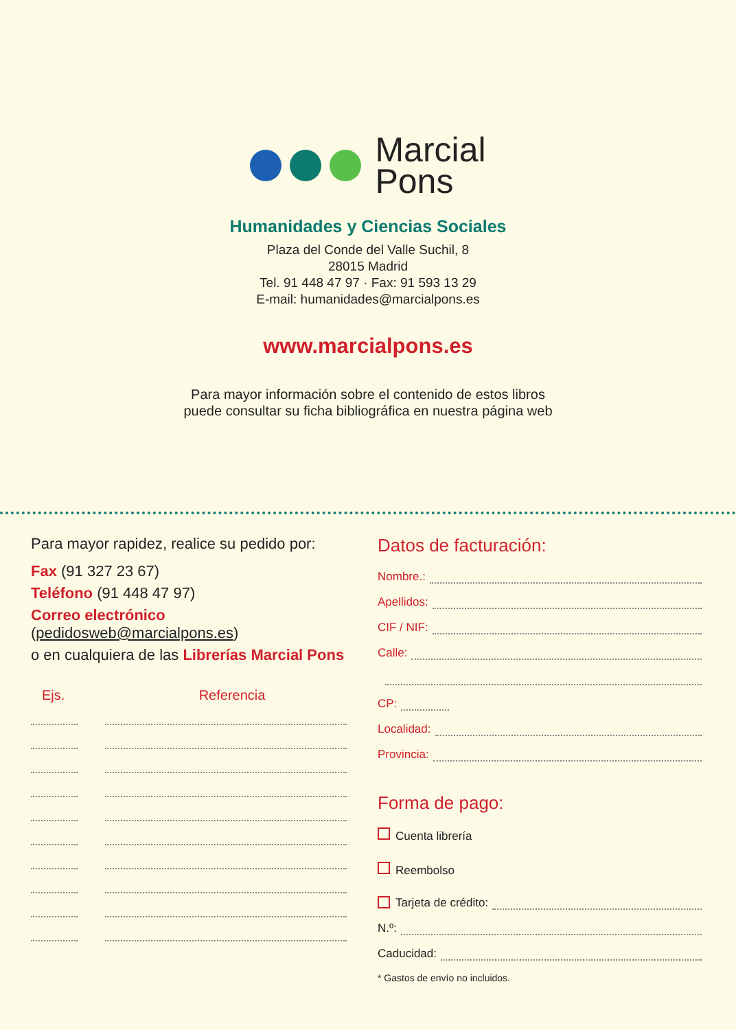Marcial
Pons
Humanidades y Ciencias Sociales
Plaza del Conde del Valle Suchil, 8
28015 Madrid
Tel. 91 448 47 97 · Fax: 91 593 13 29
E-mail: humanidades@marcialpons.es
www.marcialpons.es
Para mayor información sobre el contenido de estos libros
puede consultar su ficha bibliográfica en nuestra página web
Para mayor rapidez, realice su pedido por:
Fax (91 327 23 67)
Teléfono (91 448 47 97)
Correo electrónico
(pedidosweb@marcialpons.es)
o en cualquiera de las Librerías Marcial Pons
Ejs. Referencia
Datos de facturación:
Nombre.:
Apellidos:
CIF / NIF:
Calle:
CP:
Localidad:
Provincia:
Forma de pago:
Cuenta librería
Reembolso
Tarjeta de crédito:
N.º:
Caducidad:
* Gastos de envío no incluidos.